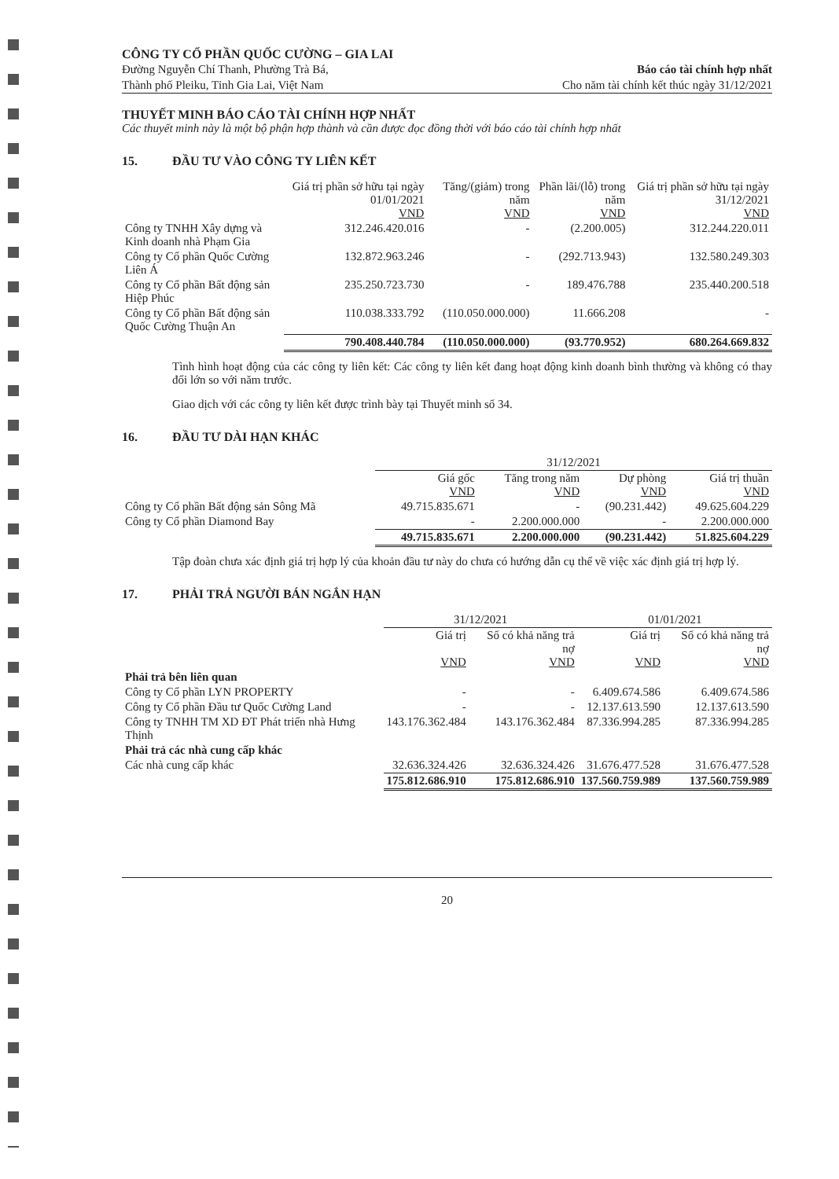CÔNG TY CỔ PHẦN QUỐC CƯỜNG – GIA LAI
Đường Nguyễn Chí Thanh, Phường Trà Bá,
Thành phố Pleiku, Tỉnh Gia Lai, Việt Nam
Báo cáo tài chính hợp nhất
Cho năm tài chính kết thúc ngày 31/12/2021
THUYẾT MINH BÁO CÁO TÀI CHÍNH HỢP NHẤT
Các thuyết minh này là một bộ phận hợp thành và cần được đọc đồng thời với báo cáo tài chính hợp nhất
15. ĐẦU TƯ VÀO CÔNG TY LIÊN KẾT
| | Giá trị phần sở hữu tại ngày 01/01/2021 VND | Tăng/(giảm) trong năm VND | Phần lãi/(lỗ) trong năm VND | Giá trị phần sở hữu tại ngày 31/12/2021 VND |
| --- | --- | --- | --- | --- |
| Công ty TNHH Xây dựng và Kinh doanh nhà Phạm Gia | 312.246.420.016 | - | (2.200.005) | 312.244.220.011 |
| Công ty Cổ phần Quốc Cường Liên Á | 132.872.963.246 | - | (292.713.943) | 132.580.249.303 |
| Công ty Cổ phần Bất động sản Hiệp Phúc | 235.250.723.730 | - | 189.476.788 | 235.440.200.518 |
| Công ty Cổ phần Bất động sản Quốc Cường Thuận An | 110.038.333.792 | (110.050.000.000) | 11.666.208 | - |
| | 790.408.440.784 | (110.050.000.000) | (93.770.952) | 680.264.669.832 |
Tình hình hoạt động của các công ty liên kết: Các công ty liên kết đang hoạt động kinh doanh bình thường và không có thay đổi lớn so với năm trước.
Giao dịch với các công ty liên kết được trình bày tại Thuyết minh số 34.
16. ĐẦU TƯ DÀI HẠN KHÁC
| | 31/12/2021 | | | |
| --- | --- | --- | --- | --- |
| | Giá gốc VND | Tăng trong năm VND | Dự phòng VND | Giá trị thuần VND |
| Công ty Cổ phần Bất động sản Sông Mã | 49.715.835.671 | - | (90.231.442) | 49.625.604.229 |
| Công ty Cổ phần Diamond Bay | - | 2.200.000.000 | - | 2.200.000.000 |
| | 49.715.835.671 | 2.200.000.000 | (90.231.442) | 51.825.604.229 |
Tập đoàn chưa xác định giá trị hợp lý của khoản đầu tư này do chưa có hướng dẫn cụ thể về việc xác định giá trị hợp lý.
17. PHẢI TRẢ NGƯỜI BÁN NGẮN HẠN
| | 31/12/2021 | | 01/01/2021 | |
| --- | --- | --- | --- | --- |
| | Giá trị VND | Số có khả năng trả nợ VND | Giá trị VND | Số có khả năng trả nợ VND |
| Phải trả bên liên quan | | | | |
| Công ty Cổ phần LYN PROPERTY | - | - | 6.409.674.586 | 6.409.674.586 |
| Công ty Cổ phần Đầu tư Quốc Cường Land | - | - | 12.137.613.590 | 12.137.613.590 |
| Công ty TNHH TM XD ĐT Phát triển nhà Hưng Thịnh | 143.176.362.484 | 143.176.362.484 | 87.336.994.285 | 87.336.994.285 |
| Phải trả các nhà cung cấp khác | | | | |
| Các nhà cung cấp khác | 32.636.324.426 | 32.636.324.426 | 31.676.477.528 | 31.676.477.528 |
| | 175.812.686.910 | 175.812.686.910 | 137.560.759.989 | 137.560.759.989 |
20